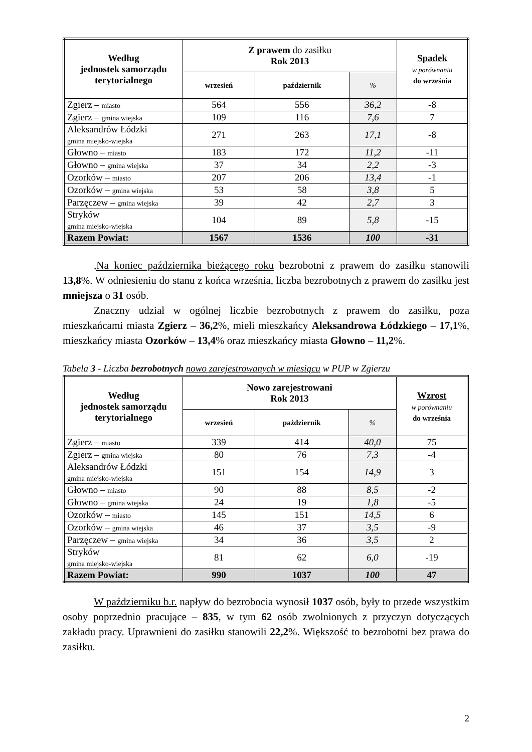| Według jednostek samorządu terytorialnego | Z prawem do zasiłku Rok 2013 | | | Spadek w porównaniu do września |
| --- | --- | --- | --- | --- |
| | wrzesień | październik | % | |
| Zgierz – miasto | 564 | 556 | 36,2 | -8 |
| Zgierz – gmina wiejska | 109 | 116 | 7,6 | 7 |
| Aleksandrów Łódzki gmina miejsko-wiejska | 271 | 263 | 17,1 | -8 |
| Głowno – miasto | 183 | 172 | 11,2 | -11 |
| Głowno – gmina wiejska | 37 | 34 | 2,2 | -3 |
| Ozorków – miasto | 207 | 206 | 13,4 | -1 |
| Ozorków – gmina wiejska | 53 | 58 | 3,8 | 5 |
| Parzęczew – gmina wiejska | 39 | 42 | 2,7 | 3 |
| Stryków gmina miejsko-wiejska | 104 | 89 | 5,8 | -15 |
| Razem Powiat: | 1567 | 1536 | 100 | -31 |
,Na koniec października bieżącego roku bezrobotni z prawem do zasiłku stanowili 13,8%. W odniesieniu do stanu z końca września, liczba bezrobotnych z prawem do zasiłku jest mniejsza o 31 osób.
Znaczny udział w ogólnej liczbie bezrobotnych z prawem do zasiłku, poza mieszkańcami miasta Zgierz – 36,2%, mieli mieszkańcy Aleksandrowa Łódzkiego – 17,1%, mieszkańcy miasta Ozorków – 13,4% oraz mieszkańcy miasta Głowno – 11,2%.
Tabela 3 - Liczba bezrobotnych nowo zarejestrowanych w miesiącu w PUP w Zgierzu
| Według jednostek samorządu terytorialnego | Nowo zarejestrowani Rok 2013 | | | Wzrost w porównaniu do września |
| --- | --- | --- | --- | --- |
| | wrzesień | październik | % | |
| Zgierz – miasto | 339 | 414 | 40,0 | 75 |
| Zgierz – gmina wiejska | 80 | 76 | 7,3 | -4 |
| Aleksandrów Łódzki gmina miejsko-wiejska | 151 | 154 | 14,9 | 3 |
| Głowno – miasto | 90 | 88 | 8,5 | -2 |
| Głowno – gmina wiejska | 24 | 19 | 1,8 | -5 |
| Ozorków – miasto | 145 | 151 | 14,5 | 6 |
| Ozorków – gmina wiejska | 46 | 37 | 3,5 | -9 |
| Parzęczew – gmina wiejska | 34 | 36 | 3,5 | 2 |
| Stryków gmina miejsko-wiejska | 81 | 62 | 6,0 | -19 |
| Razem Powiat: | 990 | 1037 | 100 | 47 |
W październiku b.r. napływ do bezrobocia wynosił 1037 osób, były to przede wszystkim osoby poprzednio pracujące – 835, w tym 62 osób zwolnionych z przyczyn dotyczących zakładu pracy. Uprawnieni do zasiłku stanowili 22,2%. Większość to bezrobotni bez prawa do zasiłku.
2